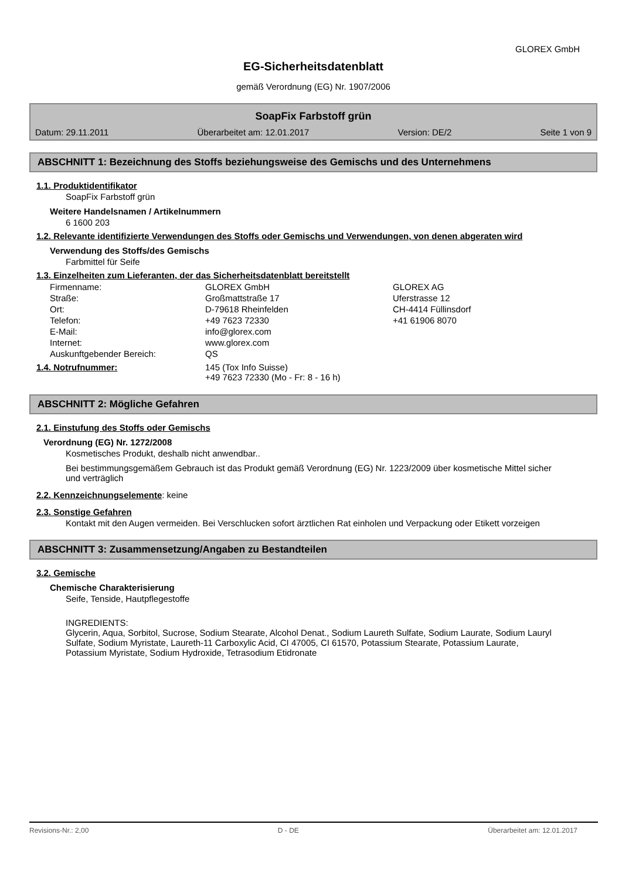GLOREX GmbH
EG-Sicherheitsdatenblatt
gemäß Verordnung (EG) Nr. 1907/2006
SoapFix Farbstoff grün
Datum: 29.11.2011 Überarbeitet am: 12.01.2017 Version: DE/2 Seite 1 von 9
ABSCHNITT 1: Bezeichnung des Stoffs beziehungsweise des Gemischs und des Unternehmens
1.1. Produktidentifikator
SoapFix Farbstoff grün
Weitere Handelsnamen / Artikelnummern
6 1600 203
1.2. Relevante identifizierte Verwendungen des Stoffs oder Gemischs und Verwendungen, von denen abgeraten wird
Verwendung des Stoffs/des Gemischs
Farbmittel für Seife
1.3. Einzelheiten zum Lieferanten, der das Sicherheitsdatenblatt bereitstellt
| Firmenname: | GLOREX GmbH | GLOREX AG |
| Straße: | Großmattstraße 17 | Uferstrasse 12 |
| Ort: | D-79618 Rheinfelden | CH-4414 Füllinsdorf |
| Telefon: | +49 7623 72330 | +41 61906 8070 |
| E-Mail: | info@glorex.com | |
| Internet: | www.glorex.com | |
| Auskunftgebender Bereich: | QS | |
| 1.4. Notrufnummer: | 145 (Tox Info Suisse) +49 7623 72330 (Mo - Fr: 8 - 16 h) |
ABSCHNITT 2: Mögliche Gefahren
2.1. Einstufung des Stoffs oder Gemischs
Verordnung (EG) Nr. 1272/2008
Kosmetisches Produkt, deshalb nicht anwendbar..
Bei bestimmungsgemäßem Gebrauch ist das Produkt gemäß Verordnung (EG) Nr. 1223/2009 über kosmetische Mittel sicher und verträglich
2.2. Kennzeichnungselemente: keine
2.3. Sonstige Gefahren
Kontakt mit den Augen vermeiden. Bei Verschlucken sofort ärztlichen Rat einholen und Verpackung oder Etikett vorzeigen
ABSCHNITT 3: Zusammensetzung/Angaben zu Bestandteilen
3.2. Gemische
Chemische Charakterisierung
Seife, Tenside, Hautpflegestoffe
INGREDIENTS:
Glycerin, Aqua, Sorbitol, Sucrose, Sodium Stearate, Alcohol Denat., Sodium Laureth Sulfate, Sodium Laurate, Sodium Lauryl Sulfate, Sodium Myristate, Laureth-11 Carboxylic Acid, CI 47005, CI 61570, Potassium Stearate, Potassium Laurate, Potassium Myristate, Sodium Hydroxide, Tetrasodium Etidronate
Revisions-Nr.: 2,00 D - DE Überarbeitet am: 12.01.2017